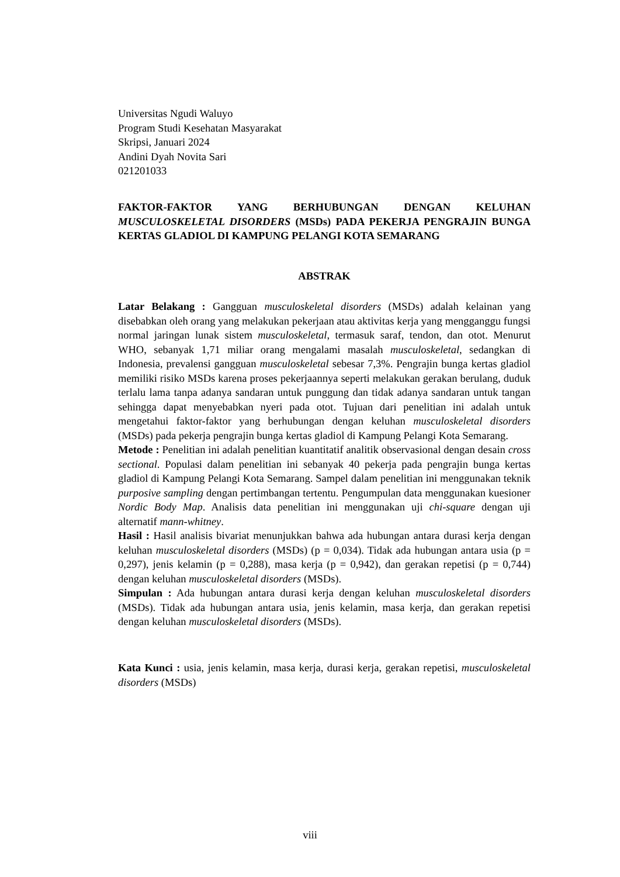Universitas Ngudi Waluyo
Program Studi Kesehatan Masyarakat
Skripsi, Januari 2024
Andini Dyah Novita Sari
021201033
FAKTOR-FAKTOR YANG BERHUBUNGAN DENGAN KELUHAN MUSCULOSKELETAL DISORDERS (MSDs) PADA PEKERJA PENGRAJIN BUNGA KERTAS GLADIOL DI KAMPUNG PELANGI KOTA SEMARANG
ABSTRAK
Latar Belakang : Gangguan musculoskeletal disorders (MSDs) adalah kelainan yang disebabkan oleh orang yang melakukan pekerjaan atau aktivitas kerja yang mengganggu fungsi normal jaringan lunak sistem musculoskeletal, termasuk saraf, tendon, dan otot. Menurut WHO, sebanyak 1,71 miliar orang mengalami masalah musculoskeletal, sedangkan di Indonesia, prevalensi gangguan musculoskeletal sebesar 7,3%. Pengrajin bunga kertas gladiol memiliki risiko MSDs karena proses pekerjaannya seperti melakukan gerakan berulang, duduk terlalu lama tanpa adanya sandaran untuk punggung dan tidak adanya sandaran untuk tangan sehingga dapat menyebabkan nyeri pada otot. Tujuan dari penelitian ini adalah untuk mengetahui faktor-faktor yang berhubungan dengan keluhan musculoskeletal disorders (MSDs) pada pekerja pengrajin bunga kertas gladiol di Kampung Pelangi Kota Semarang.
Metode : Penelitian ini adalah penelitian kuantitatif analitik observasional dengan desain cross sectional. Populasi dalam penelitian ini sebanyak 40 pekerja pada pengrajin bunga kertas gladiol di Kampung Pelangi Kota Semarang. Sampel dalam penelitian ini menggunakan teknik purposive sampling dengan pertimbangan tertentu. Pengumpulan data menggunakan kuesioner Nordic Body Map. Analisis data penelitian ini menggunakan uji chi-square dengan uji alternatif mann-whitney.
Hasil : Hasil analisis bivariat menunjukkan bahwa ada hubungan antara durasi kerja dengan keluhan musculoskeletal disorders (MSDs) (p = 0,034). Tidak ada hubungan antara usia (p = 0,297), jenis kelamin (p = 0,288), masa kerja (p = 0,942), dan gerakan repetisi (p = 0,744) dengan keluhan musculoskeletal disorders (MSDs).
Simpulan : Ada hubungan antara durasi kerja dengan keluhan musculoskeletal disorders (MSDs). Tidak ada hubungan antara usia, jenis kelamin, masa kerja, dan gerakan repetisi dengan keluhan musculoskeletal disorders (MSDs).
Kata Kunci : usia, jenis kelamin, masa kerja, durasi kerja, gerakan repetisi, musculoskeletal disorders (MSDs)
viii